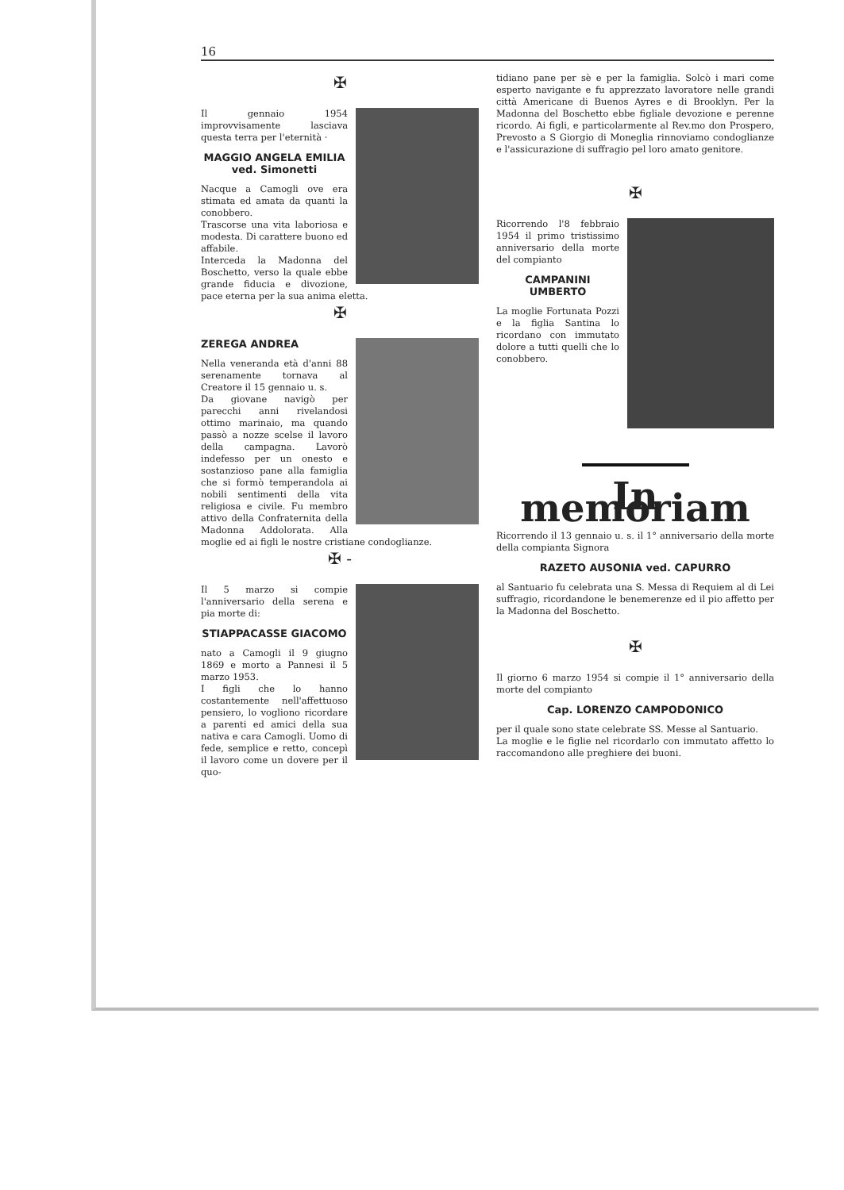16
✠
Il gennaio 1954 improvvisamente lasciava questa terra per l'eternità ·
MAGGIO ANGELA EMILIA
ved. Simonetti
Nacque a Camogli ove era stimata ed amata da quanti la conobbero.
Trascorse una vita laboriosa e modesta. Di carattere buono ed affabile.
Interceda la Madonna del Boschetto, verso la quale ebbe grande fiducia e divozione, pace eterna per la sua anima eletta.
✠
ZEREGA ANDREA
Nella veneranda età d'anni 88 serenamente tornava al Creatore il 15 gennaio u. s.
Da giovane navigò per parecchi anni rivelandosi ottimo marinaio, ma quando passò a nozze scelse il lavoro della campagna. Lavorò indefesso per un onesto e sostanzioso pane alla famiglia che si formò temperandola ai nobili sentimenti della vita religiosa e civile. Fu membro attivo della Confraternita della Madonna Addolorata. Alla moglie ed ai figli le nostre cristiane condoglianze.
✠ -
Il 5 marzo si compie l'anniversario della serena e pia morte di:
STIAPPACASSE GIACOMO
nato a Camogli il 9 giugno 1869 e morto a Pannesi il 5 marzo 1953.
I figli che lo hanno costantemente nell'affettuoso pensiero, lo vogliono ricordare a parenti ed amici della sua nativa e cara Camogli. Uomo di fede, semplice e retto, concepì il lavoro come un dovere per il quo-
tidiano pane per sè e per la famiglia. Solcò i mari come esperto navigante e fu apprezzato lavoratore nelle grandi città Americane di Buenos Ayres e di Brooklyn. Per la Madonna del Boschetto ebbe figliale devozione e perenne ricordo. Ai figli, e particolarmente al Rev.mo don Prospero, Prevosto a S Giorgio di Moneglia rinnoviamo condoglianze e l'assicurazione di suffragio pel loro amato genitore.
✠
Ricorrendo l'8 febbraio 1954 il primo tristissimo anniversario della morte del compianto
CAMPANINI UMBERTO
La moglie Fortunata Pozzi e la figlia Santina lo ricordano con immutato dolore a tutti quelli che lo conobbero.
In memoriam
Ricorrendo il 13 gennaio u. s. il 1° anniversario della morte della compianta Signora
RAZETO AUSONIA ved. CAPURRO
al Santuario fu celebrata una S. Messa di Requiem al di Lei suffragio, ricordandone le benemerenze ed il pio affetto per la Madonna del Boschetto.
✠
Il giorno 6 marzo 1954 si compie il 1° anniversario della morte del compianto
Cap. LORENZO CAMPODONICO
per il quale sono state celebrate SS. Messe al Santuario.
La moglie e le figlie nel ricordarlo con immutato affetto lo raccomandono alle preghiere dei buoni.